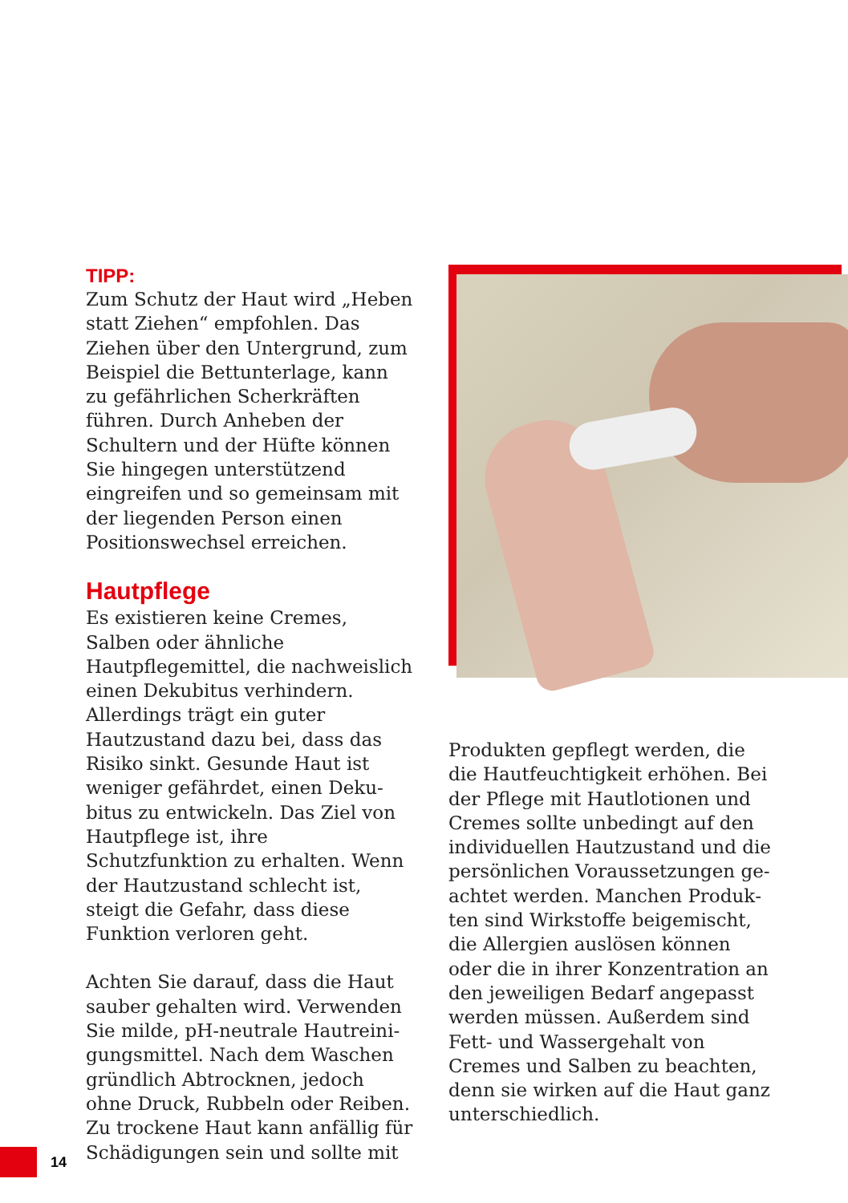TIPP:
Zum Schutz der Haut wird „Heben statt Ziehen“ empfohlen. Das Ziehen über den Untergrund, zum Beispiel die Bettunterlage, kann zu gefährlichen Scherkräften führen. Durch Anheben der Schultern und der Hüfte können Sie hingegen unterstützend eingreifen und so gemeinsam mit der liegenden Person einen Positionswechsel er­reichen.
Hautpflege
Es existieren keine Cremes, Salben oder ähnliche Hautpflegemittel, die nachweislich einen Dekubitus verhindern. Allerdings trägt ein guter Hautzustand dazu bei, dass das Risiko sinkt. Gesunde Haut ist weniger gefährdet, einen Deku­bitus zu entwickeln. Das Ziel von Hautpflege ist, ihre Schutzfunktion zu erhalten. Wenn der Hautzustand schlecht ist, steigt die Gefahr, dass diese Funktion verloren geht.
Achten Sie darauf, dass die Haut sauber gehalten wird. Verwenden Sie milde, pH-neutrale Hautreini­gungsmittel. Nach dem Waschen gründlich Abtrocknen, jedoch ohne Druck, Rubbeln oder Reiben. Zu trockene Haut kann anfällig für Schädigungen sein und sollte mit
Produkten gepflegt werden, die die Hautfeuchtigkeit erhöhen. Bei der Pflege mit Hautlotionen und Cremes sollte unbedingt auf den individuellen Hautzustand und die persönlichen Voraussetzungen ge­achtet werden. Manchen Produk­ten sind Wirkstoffe beigemischt, die Allergien auslösen können oder die in ihrer Konzentration an den jeweiligen Bedarf ange­passt werden müssen. Außerdem sind Fett- und Wassergehalt von Cremes und Salben zu beachten, denn sie wirken auf die Haut ganz unterschiedlich.
14